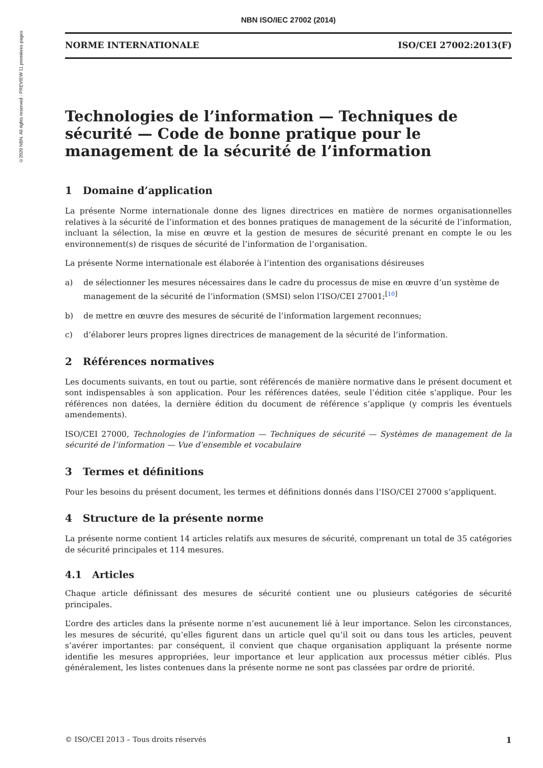©2020 NBN. All rights reserved - PREVIEW 11 premières pages
NBN ISO/IEC 27002 (2014)
NORME INTERNATIONALE ISO/CEI 27002:2013(F)
Technologies de l’information — Techniques de sécurité — Code de bonne pratique pour le management de la sécurité de l’information
1 Domaine d’application
La présente Norme internationale donne des lignes directrices en matière de normes organisationnelles relatives à la sécurité de l’information et des bonnes pratiques de management de la sécurité de l’information, incluant la sélection, la mise en œuvre et la gestion de mesures de sécurité prenant en compte le ou les environnement(s) de risques de sécurité de l’information de l’organisation.
La présente Norme internationale est élaborée à l’intention des organisations désireuses
a) de sélectionner les mesures nécessaires dans le cadre du processus de mise en œuvre d’un système de management de la sécurité de l’information (SMSI) selon l’ISO/CEI 27001;<sup>[10]</sup>
b) de mettre en œuvre des mesures de sécurité de l’information largement reconnues;
c) d’élaborer leurs propres lignes directrices de management de la sécurité de l’information.
2 Références normatives
Les documents suivants, en tout ou partie, sont référencés de manière normative dans le présent document et sont indispensables à son application. Pour les références datées, seule l’édition citée s’applique. Pour les références non datées, la dernière édition du document de référence s’applique (y compris les éventuels amendements).
ISO/CEI 27000, Technologies de l’information — Techniques de sécurité — Systèmes de management de la sécurité de l’information — Vue d’ensemble et vocabulaire
3 Termes et définitions
Pour les besoins du présent document, les termes et définitions donnés dans l’ISO/CEI 27000 s’appliquent.
4 Structure de la présente norme
La présente norme contient 14 articles relatifs aux mesures de sécurité, comprenant un total de 35 catégories de sécurité principales et 114 mesures.
4.1 Articles
Chaque article définissant des mesures de sécurité contient une ou plusieurs catégories de sécurité principales.
L’ordre des articles dans la présente norme n’est aucunement lié à leur importance. Selon les circonstances, les mesures de sécurité, qu’elles figurent dans un article quel qu’il soit ou dans tous les articles, peuvent s’avérer importantes: par conséquent, il convient que chaque organisation appliquant la présente norme identifie les mesures appropriées, leur importance et leur application aux processus métier ciblés. Plus généralement, les listes contenues dans la présente norme ne sont pas classées par ordre de priorité.
© ISO/CEI 2013 – Tous droits réservés 1